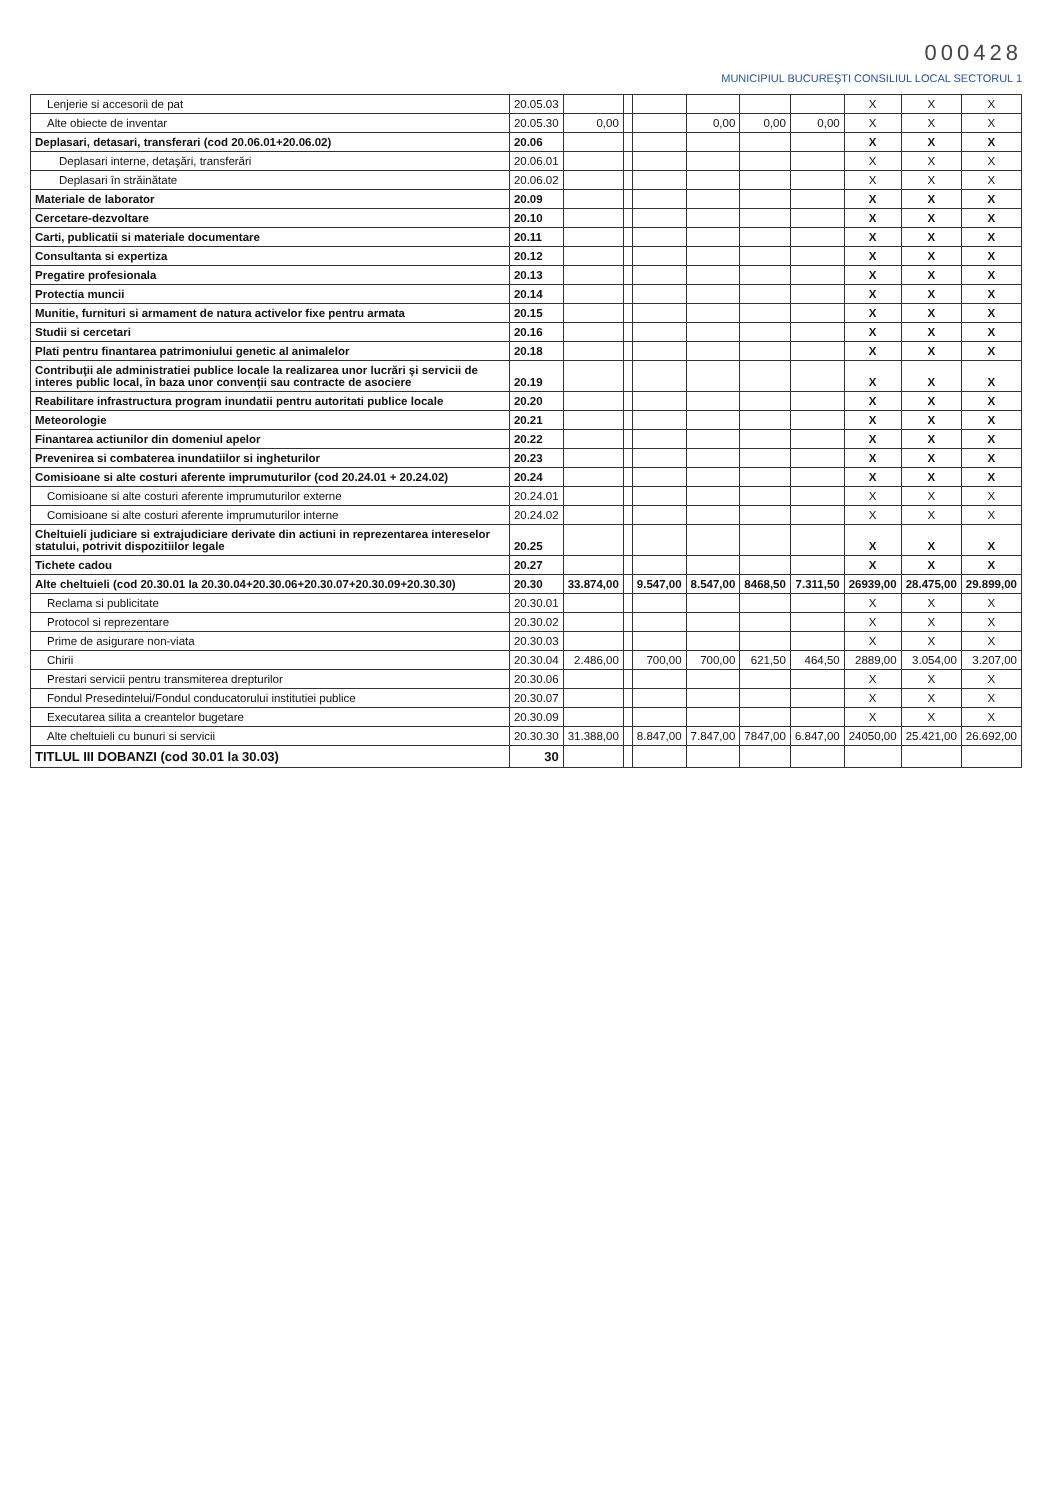000428
MUNICIPIUL BUCUREŞTI CONSILIUL LOCAL SECTORUL 1
| Lenjerie si accesorii de pat | 20.05.03 | | | | | | | X | X | X |
| Alte obiecte de inventar | 20.05.30 | 0,00 | | | 0,00 | 0,00 | 0,00 | X | X | X |
| Deplasari, detasari, transferari (cod 20.06.01+20.06.02) | 20.06 | | | | | | | X | X | X |
| Deplasari interne, detaşări, transferări | 20.06.01 | | | | | | | X | X | X |
| Deplasari în străinătate | 20.06.02 | | | | | | | X | X | X |
| Materiale de laborator | 20.09 | | | | | | | X | X | X |
| Cercetare-dezvoltare | 20.10 | | | | | | | X | X | X |
| Carti, publicatii si materiale documentare | 20.11 | | | | | | | X | X | X |
| Consultanta si expertiza | 20.12 | | | | | | | X | X | X |
| Pregatire profesionala | 20.13 | | | | | | | X | X | X |
| Protectia muncii | 20.14 | | | | | | | X | X | X |
| Munitie, furnituri si armament de natura activelor fixe pentru armata | 20.15 | | | | | | | X | X | X |
| Studii si cercetari | 20.16 | | | | | | | X | X | X |
| Plati pentru finantarea patrimoniului genetic al animalelor | 20.18 | | | | | | | X | X | X |
| Contribuţii ale administratiei publice locale la realizarea unor lucrări şi servicii de interes public local, în baza unor convenţii sau contracte de asociere | 20.19 | | | | | | | X | X | X |
| Reabilitare infrastructura program inundatii pentru autoritati publice locale | 20.20 | | | | | | | X | X | X |
| Meteorologie | 20.21 | | | | | | | X | X | X |
| Finantarea actiunilor din domeniul apelor | 20.22 | | | | | | | X | X | X |
| Prevenirea si combaterea inundatiilor si ingheturilor | 20.23 | | | | | | | X | X | X |
| Comisioane si alte costuri aferente imprumuturilor (cod 20.24.01 + 20.24.02) | 20.24 | | | | | | | X | X | X |
| Comisioane si alte costuri aferente imprumuturilor externe | 20.24.01 | | | | | | | X | X | X |
| Comisioane si alte costuri aferente imprumuturilor interne | 20.24.02 | | | | | | | X | X | X |
| Cheltuieli judiciare si extrajudiciare derivate din actiuni in reprezentarea intereselor statului, potrivit dispozitiilor legale | 20.25 | | | | | | | X | X | X |
| Tichete cadou | 20.27 | | | | | | | X | X | X |
| Alte cheltuieli (cod 20.30.01 la 20.30.04+20.30.06+20.30.07+20.30.09+20.30.30) | 20.30 | 33.874,00 | | 9.547,00 | 8.547,00 | 8468,50 | 7.311,50 | 26939,00 | 28.475,00 | 29.899,00 |
| Reclama si publicitate | 20.30.01 | | | | | | | X | X | X |
| Protocol si reprezentare | 20.30.02 | | | | | | | X | X | X |
| Prime de asigurare non-viata | 20.30.03 | | | | | | | X | X | X |
| Chirii | 20.30.04 | 2.486,00 | | 700,00 | 700,00 | 621,50 | 464,50 | 2889,00 | 3.054,00 | 3.207,00 |
| Prestari servicii pentru transmiterea drepturilor | 20.30.06 | | | | | | | X | X | X |
| Fondul Presedintelui/Fondul conducatorului institutiei publice | 20.30.07 | | | | | | | X | X | X |
| Executarea silita a creantelor bugetare | 20.30.09 | | | | | | | X | X | X |
| Alte cheltuieli cu bunuri si servicii | 20.30.30 | 31.388,00 | | 8.847,00 | 7.847,00 | 7847,00 | 6.847,00 | 24050,00 | 25.421,00 | 26.692,00 |
| TITLUL III DOBANZI (cod 30.01 la 30.03) | 30 | | | | | | | | | |